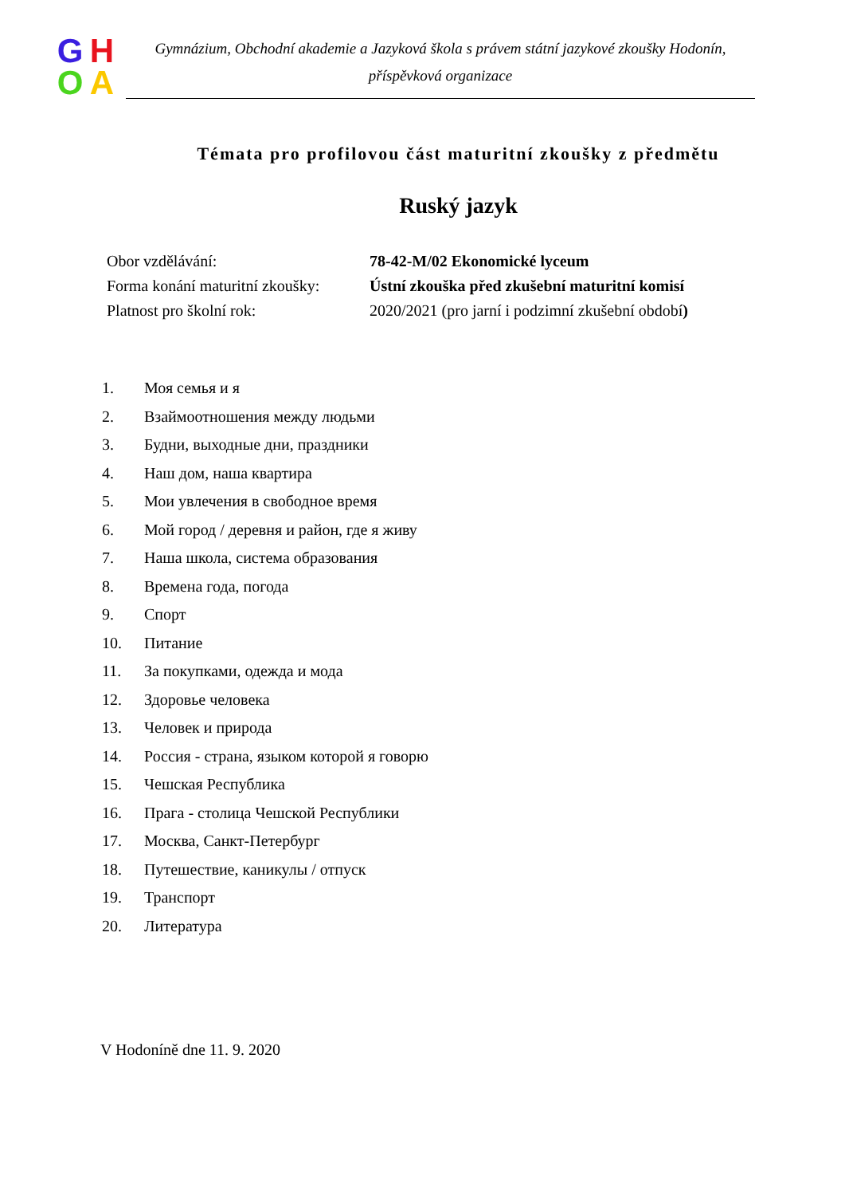GHOA
Gymnázium, Obchodní akademie a Jazyková škola s právem státní jazykové zkoušky Hodonín,
příspěvková organizace
Témata pro profilovou část maturitní zkoušky z předmětu
Ruský jazyk
| Obor vzdělávání: | 78-42-M/02 Ekonomické lyceum |
| Forma konání maturitní zkoušky: | Ústní zkouška před zkušební maturitní komisí |
| Platnost pro školní rok: | 2020/2021 (pro jarní i podzimní zkušební období ) |
1. Моя семья и я
2. Взаймоотношения между людьми
3. Будни, выходные дни, праздники
4. Наш дом, наша квартира
5. Мои увлечения в свободное время
6. Мой город / деревня и район, где я живу
7. Наша школа, система образования
8. Времена года, погода
9. Спорт
10. Питание
11. За покупками, одежда и мода
12. Здоровье человека
13. Человек и природа
14. Россия - страна, языком которой я говорю
15. Чешская Республика
16. Прага - столица Чешской Республики
17. Москва, Санкт-Петербург
18. Путешествие, каникулы / отпуск
19. Транспорт
20. Литература
V Hodoníně dne 11. 9. 2020